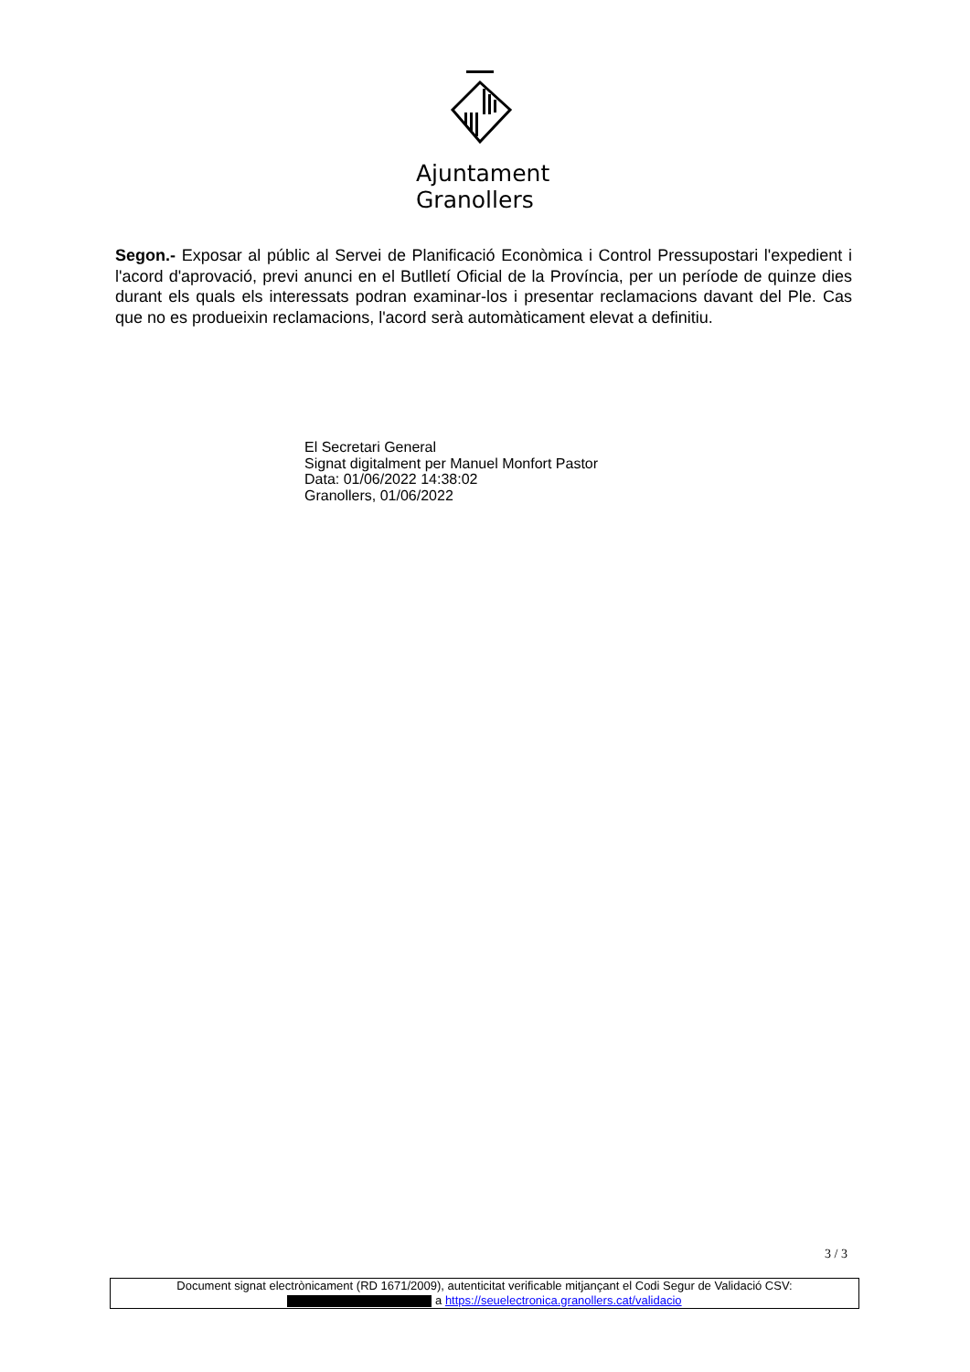Ajuntament
Granollers
Segon.- Exposar al públic al Servei de Planificació Econòmica i Control Pressupostari l'expedient i l'acord d'aprovació, previ anunci en el Butlletí Oficial de la Província, per un període de quinze dies durant els quals els interessats podran examinar-los i presentar reclamacions davant del Ple. Cas que no es produeixin reclamacions, l'acord serà automàticament elevat a definitiu.
El Secretari General
Signat digitalment per Manuel Monfort Pastor
Data: 01/06/2022 14:38:02
Granollers, 01/06/2022
3 / 3
Document signat electrònicament (RD 1671/2009), autenticitat verificable mitjançant el Codi Segur de Validació CSV:
a https://seuelectronica.granollers.cat/validacio